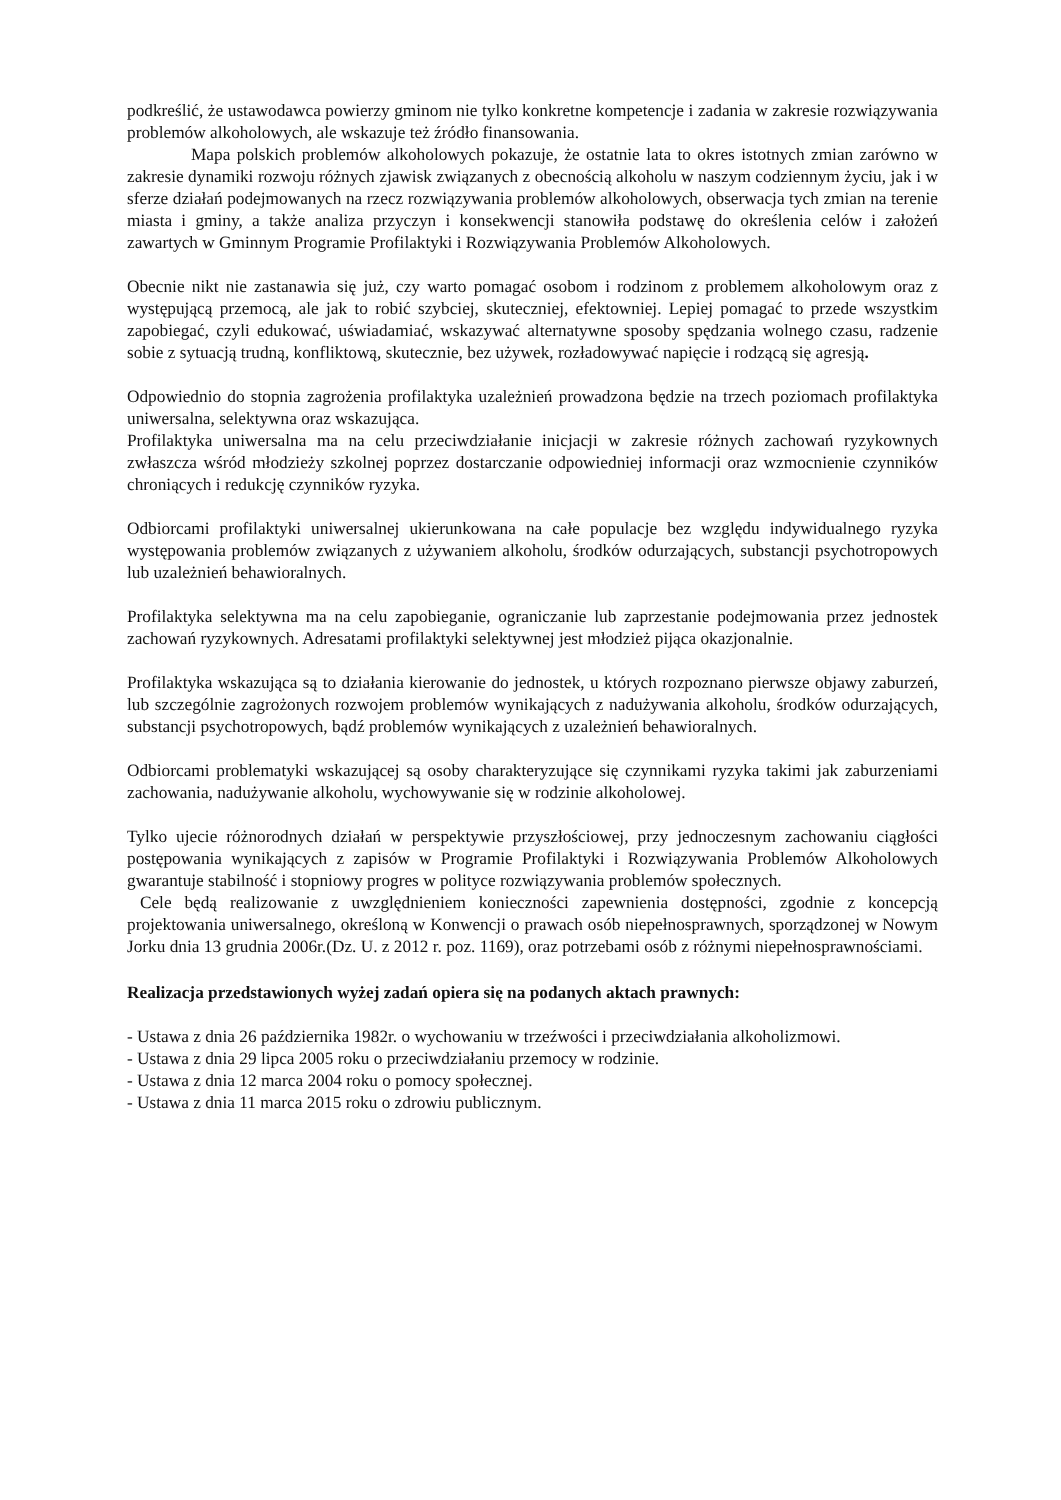podkreślić, że ustawodawca powierzy gminom nie tylko konkretne kompetencje i zadania w zakresie rozwiązywania problemów alkoholowych, ale wskazuje też źródło finansowania.
Mapa polskich problemów alkoholowych pokazuje, że ostatnie lata to okres istotnych zmian zarówno w zakresie dynamiki rozwoju różnych zjawisk związanych z obecnością alkoholu w naszym codziennym życiu, jak i w sferze działań podejmowanych na rzecz rozwiązywania problemów alkoholowych, obserwacja tych zmian na terenie miasta i gminy, a także analiza przyczyn i konsekwencji stanowiła podstawę do określenia celów i założeń zawartych w Gminnym Programie Profilaktyki i Rozwiązywania Problemów Alkoholowych.
Obecnie nikt nie zastanawia się już, czy warto pomagać osobom i rodzinom z problemem alkoholowym oraz z występującą przemocą, ale jak to robić szybciej, skuteczniej, efektowniej. Lepiej pomagać to przede wszystkim zapobiegać, czyli edukować, uświadamiać, wskazywać alternatywne sposoby spędzania wolnego czasu, radzenie sobie z sytuacją trudną, konfliktową, skutecznie, bez używek, rozładowywać napięcie i rodzącą się agresją.
Odpowiednio do stopnia zagrożenia profilaktyka uzależnień prowadzona będzie na trzech poziomach profilaktyka uniwersalna, selektywna oraz wskazująca.
Profilaktyka uniwersalna ma na celu przeciwdziałanie inicjacji w zakresie różnych zachowań ryzykownych zwłaszcza wśród młodzieży szkolnej poprzez dostarczanie odpowiedniej informacji oraz wzmocnienie czynników chroniących i redukcję czynników ryzyka.
Odbiorcami profilaktyki uniwersalnej ukierunkowana na całe populacje bez względu indywidualnego ryzyka występowania problemów związanych z używaniem alkoholu, środków odurzających, substancji psychotropowych lub uzależnień behawioralnych.
Profilaktyka selektywna ma na celu zapobieganie, ograniczanie lub zaprzestanie podejmowania przez jednostek zachowań ryzykownych. Adresatami profilaktyki selektywnej jest młodzież pijąca okazjonalnie.
Profilaktyka wskazująca są to działania kierowanie do jednostek, u których rozpoznano pierwsze objawy zaburzeń, lub szczególnie zagrożonych rozwojem problemów wynikających z nadużywania alkoholu, środków odurzających, substancji psychotropowych, bądź problemów wynikających z uzależnień behawioralnych.
Odbiorcami problematyki wskazującej są osoby charakteryzujące się czynnikami ryzyka takimi jak zaburzeniami zachowania, nadużywanie alkoholu, wychowywanie się w rodzinie alkoholowej.
Tylko ujecie różnorodnych działań w perspektywie przyszłościowej, przy jednoczesnym zachowaniu ciągłości postępowania wynikających z zapisów w Programie Profilaktyki i Rozwiązywania Problemów Alkoholowych gwarantuje stabilność i stopniowy progres w polityce rozwiązywania problemów społecznych.
Cele będą realizowanie z uwzględnieniem konieczności zapewnienia dostępności, zgodnie z koncepcją projektowania uniwersalnego, określoną w Konwencji o prawach osób niepełnosprawnych, sporządzonej w Nowym Jorku dnia 13 grudnia 2006r.(Dz. U. z 2012 r. poz. 1169), oraz potrzebami osób z różnymi niepełnosprawnościami.
Realizacja przedstawionych wyżej zadań opiera się na podanych aktach prawnych:
- Ustawa z dnia 26 października 1982r. o wychowaniu w trzeźwości i przeciwdziałania alkoholizmowi.
- Ustawa z dnia 29 lipca 2005 roku o przeciwdziałaniu przemocy w rodzinie.
- Ustawa z dnia 12 marca 2004 roku o pomocy społecznej.
- Ustawa z dnia 11 marca 2015 roku o zdrowiu publicznym.